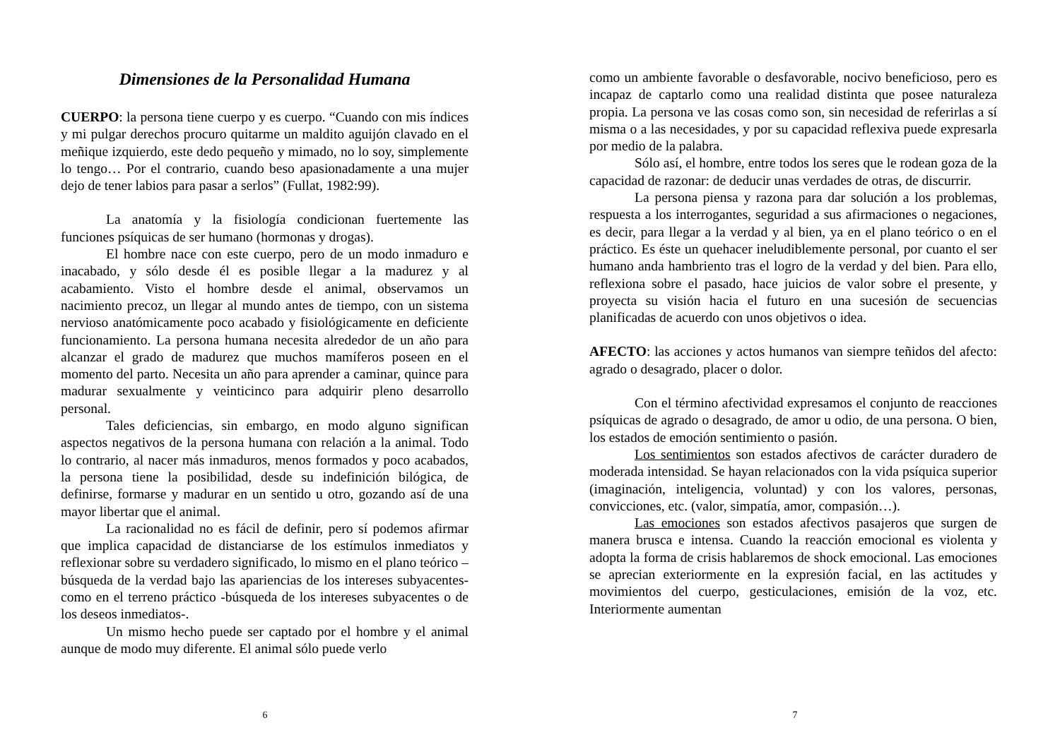Dimensiones de la Personalidad Humana
CUERPO: la persona tiene cuerpo y es cuerpo. “Cuando con mis índices y mi pulgar derechos procuro quitarme un maldito aguijón clavado en el meñique izquierdo, este dedo pequeño y mimado, no lo soy, simplemente lo tengo… Por el contrario, cuando beso apasionadamente a una mujer dejo de tener labios para pasar a serlos” (Fullat, 1982:99).
La anatomía y la fisiología condicionan fuertemente las funciones psíquicas de ser humano (hormonas y drogas).
El hombre nace con este cuerpo, pero de un modo inmaduro e inacabado, y sólo desde él es posible llegar a la madurez y al acabamiento. Visto el hombre desde el animal, observamos un nacimiento precoz, un llegar al mundo antes de tiempo, con un sistema nervioso anatómicamente poco acabado y fisiológicamente en deficiente funcionamiento. La persona humana necesita alrededor de un año para alcanzar el grado de madurez que muchos mamíferos poseen en el momento del parto. Necesita un año para aprender a caminar, quince para madurar sexualmente y veinticinco para adquirir pleno desarrollo personal.
Tales deficiencias, sin embargo, en modo alguno significan aspectos negativos de la persona humana con relación a la animal. Todo lo contrario, al nacer más inmaduros, menos formados y poco acabados, la persona tiene la posibilidad, desde su indefinición bilógica, de definirse, formarse y madurar en un sentido u otro, gozando así de una mayor libertar que el animal.
La racionalidad no es fácil de definir, pero sí podemos afirmar que implica capacidad de distanciarse de los estímulos inmediatos y reflexionar sobre su verdadero significado, lo mismo en el plano teórico –búsqueda de la verdad bajo las apariencias de los intereses subyacentes- como en el terreno práctico -búsqueda de los intereses subyacentes o de los deseos inmediatos-.
Un mismo hecho puede ser captado por el hombre y el animal aunque de modo muy diferente. El animal sólo puede verlo
6
como un ambiente favorable o desfavorable, nocivo beneficioso, pero es incapaz de captarlo como una realidad distinta que posee naturaleza propia. La persona ve las cosas como son, sin necesidad de referirlas a sí misma o a las necesidades, y por su capacidad reflexiva puede expresarla por medio de la palabra.
Sólo así, el hombre, entre todos los seres que le rodean goza de la capacidad de razonar: de deducir unas verdades de otras, de discurrir.
La persona piensa y razona para dar solución a los problemas, respuesta a los interrogantes, seguridad a sus afirmaciones o negaciones, es decir, para llegar a la verdad y al bien, ya en el plano teórico o en el práctico. Es éste un quehacer ineludiblemente personal, por cuanto el ser humano anda hambriento tras el logro de la verdad y del bien. Para ello, reflexiona sobre el pasado, hace juicios de valor sobre el presente, y proyecta su visión hacia el futuro en una sucesión de secuencias planificadas de acuerdo con unos objetivos o idea.
AFECTO: las acciones y actos humanos van siempre teñidos del afecto: agrado o desagrado, placer o dolor.
Con el término afectividad expresamos el conjunto de reacciones psíquicas de agrado o desagrado, de amor u odio, de una persona. O bien, los estados de emoción sentimiento o pasión.
Los sentimientos son estados afectivos de carácter duradero de moderada intensidad. Se hayan relacionados con la vida psíquica superior (imaginación, inteligencia, voluntad) y con los valores, personas, convicciones, etc. (valor, simpatía, amor, compasión…).
Las emociones son estados afectivos pasajeros que surgen de manera brusca e intensa. Cuando la reacción emocional es violenta y adopta la forma de crisis hablaremos de shock emocional. Las emociones se aprecian exteriormente en la expresión facial, en las actitudes y movimientos del cuerpo, gesticulaciones, emisión de la voz, etc. Interiormente aumentan
7